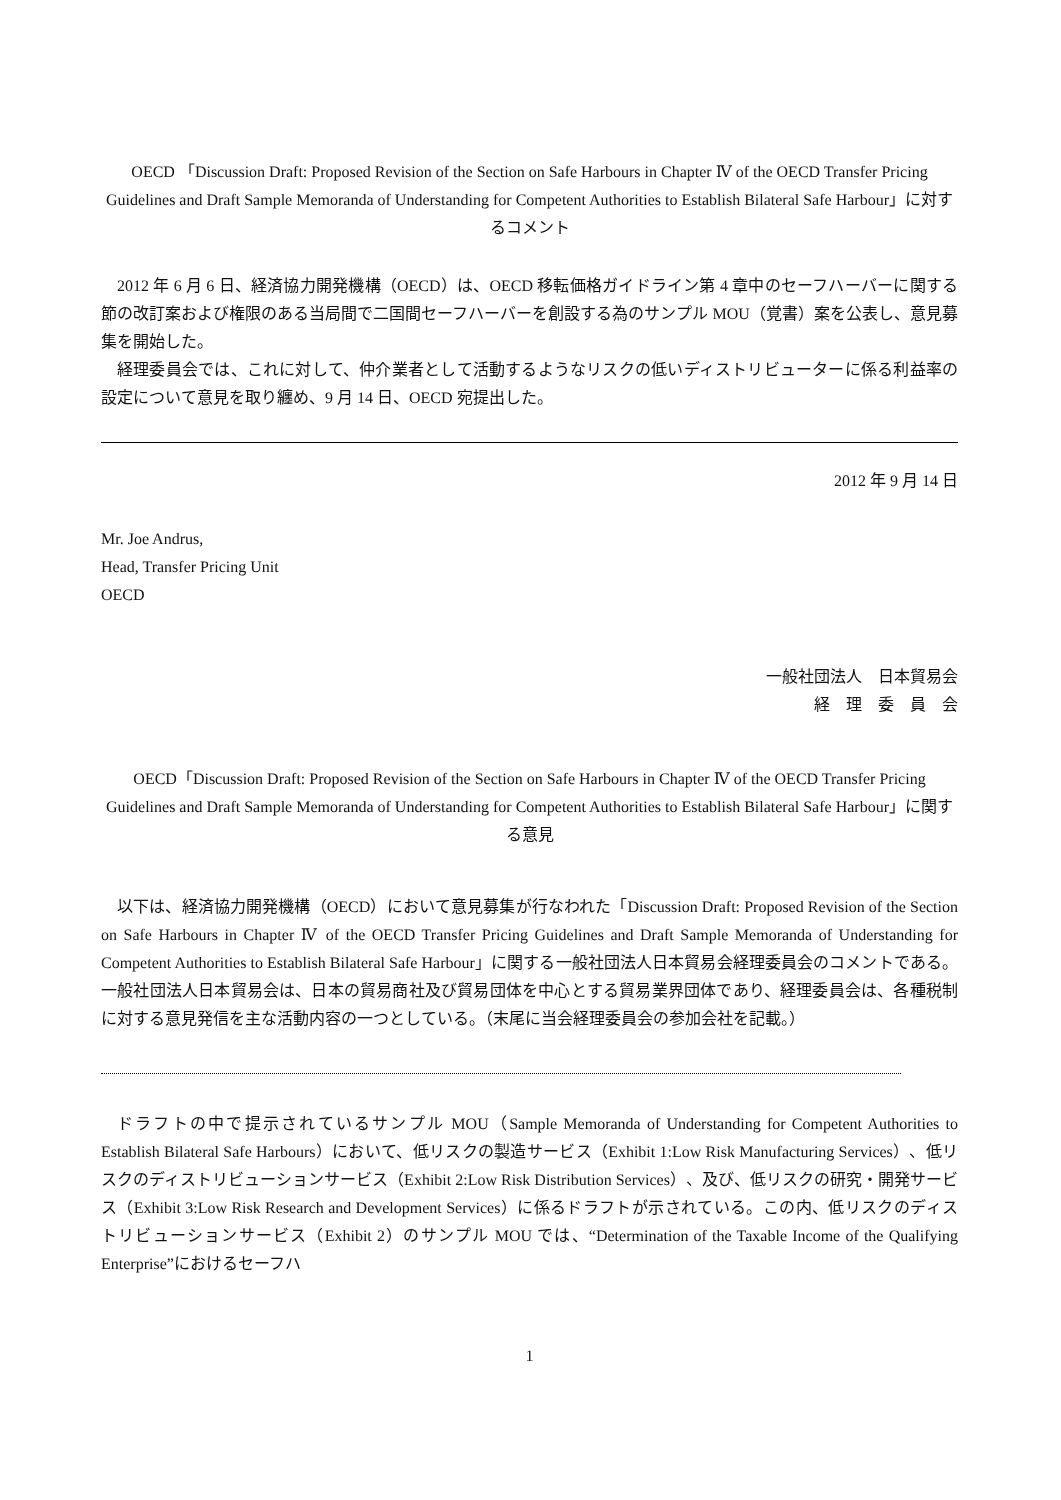OECD 「Discussion Draft: Proposed Revision of the Section on Safe Harbours in Chapter Ⅳ of the OECD Transfer Pricing Guidelines and Draft Sample Memoranda of Understanding for Competent Authorities to Establish Bilateral Safe Harbour」に対するコメント
2012 年 6 月 6 日、経済協力開発機構（OECD）は、OECD 移転価格ガイドライン第 4 章中のセーフハーバーに関する節の改訂案および権限のある当局間で二国間セーフハーバーを創設する為のサンプル MOU（覚書）案を公表し、意見募集を開始した。
経理委員会では、これに対して、仲介業者として活動するようなリスクの低いディストリビューターに係る利益率の設定について意見を取り纏め、9 月 14 日、OECD 宛提出した。
2012 年 9 月 14 日
Mr. Joe Andrus,
Head, Transfer Pricing Unit
OECD
一般社団法人　日本貿易会
経　理　委　員　会　
OECD「Discussion Draft: Proposed Revision of the Section on Safe Harbours in Chapter Ⅳ of the OECD Transfer Pricing Guidelines and Draft Sample Memoranda of Understanding for Competent Authorities to Establish Bilateral Safe Harbour」に関する意見
以下は、経済協力開発機構（OECD）において意見募集が行なわれた「Discussion Draft: Proposed Revision of the Section on Safe Harbours in Chapter Ⅳ of the OECD Transfer Pricing Guidelines and Draft Sample Memoranda of Understanding for Competent Authorities to Establish Bilateral Safe Harbour」に関する一般社団法人日本貿易会経理委員会のコメントである。一般社団法人日本貿易会は、日本の貿易商社及び貿易団体を中心とする貿易業界団体であり、経理委員会は、各種税制に対する意見発信を主な活動内容の一つとしている。（末尾に当会経理委員会の参加会社を記載。）
ドラフトの中で提示されているサンプル MOU（Sample Memoranda of Understanding for Competent Authorities to Establish Bilateral Safe Harbours）において、低リスクの製造サービス（Exhibit 1:Low Risk Manufacturing Services）、低リスクのディストリビューションサービス（Exhibit 2:Low Risk Distribution Services）、及び、低リスクの研究・開発サービス（Exhibit 3:Low Risk Research and Development Services）に係るドラフトが示されている。この内、低リスクのディストリビューションサービス（Exhibit 2）のサンプル MOU では、“Determination of the Taxable Income of the Qualifying Enterprise”におけるセーフハ
1